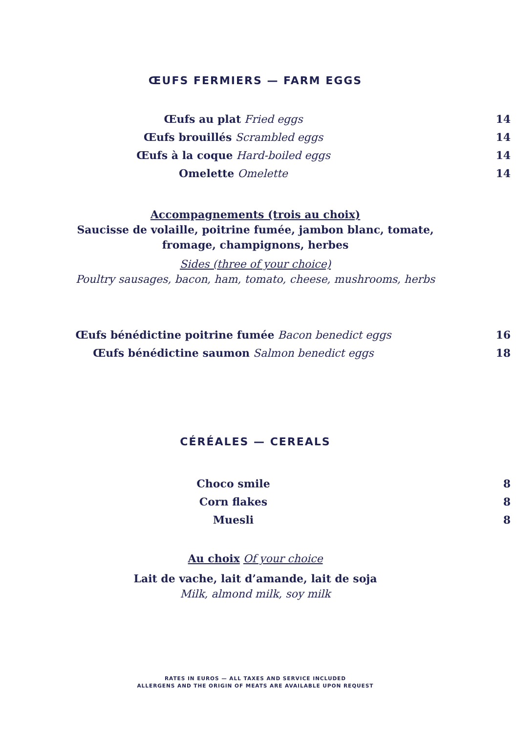ŒUFS FERMIERS — FARM EGGS
Œufs au plat Fried eggs 14
Œufs brouillés Scrambled eggs 14
Œufs à la coque Hard-boiled eggs 14
Omelette Omelette 14
Accompagnements (trois au choix)
Saucisse de volaille, poitrine fumée, jambon blanc, tomate,
fromage, champignons, herbes
Sides (three of your choice)
Poultry sausages, bacon, ham, tomato, cheese, mushrooms, herbs
Œufs bénédictine poitrine fumée Bacon benedict eggs 16
Œufs bénédictine saumon Salmon benedict eggs 18
CÉRÉALES — CEREALS
Choco smile 8
Corn flakes 8
Muesli 8
Au choix Of your choice
Lait de vache, lait d’amande, lait de soja
Milk, almond milk, soy milk
RATES IN EUROS — ALL TAXES AND SERVICE INCLUDED
ALLERGENS AND THE ORIGIN OF MEATS ARE AVAILABLE UPON REQUEST